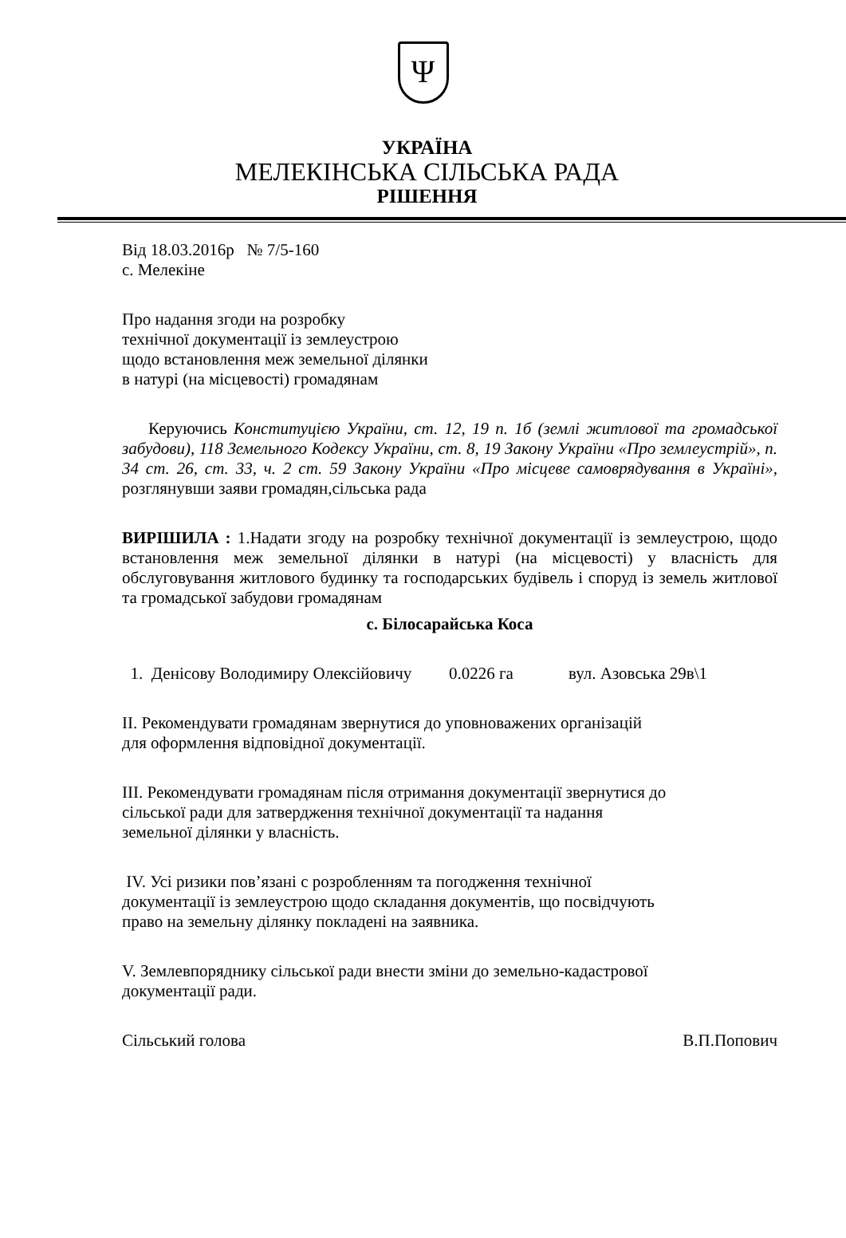Ψ
УКРАЇНА
МЕЛЕКІНСЬКА СІЛЬСЬКА РАДА
РІШЕННЯ
Від 18.03.2016р № 7/5-160
с. Мелекіне
Про надання згоди на розробку
технічної документації із землеустрою
щодо встановлення меж земельної ділянки
в натурі (на місцевості) громадянам
Керуючись Конституцією України, ст. 12, 19 п. 1б (землі житлової та громадської забудови), 118 Земельного Кодексу України, ст. 8, 19 Закону України «Про землеустрій», п. 34 ст. 26, ст. 33, ч. 2 ст. 59 Закону України «Про місцеве самоврядування в Україні», розглянувши заяви громадян,сільська рада
ВИРІШИЛА : 1.Надати згоду на розробку технічної документації із землеустрою, щодо встановлення меж земельної ділянки в натурі (на місцевості) у власність для обслуговування житлового будинку та господарських будівель і споруд із земель житлової та громадської забудови громадянам
с. Білосарайська Коса
1. Денісову Володимиру Олексійовичу 0.0226 га вул. Азовська 29в\1
ІІ. Рекомендувати громадянам звернутися до уповноважених організацій
для оформлення відповідної документації.
ІІІ. Рекомендувати громадянам після отримання документації звернутися до
сільської ради для затвердження технічної документації та надання
земельної ділянки у власність.
IV. Усі ризики пов’язані с розробленням та погодження технічної
документації із землеустрою щодо складання документів, що посвідчують
право на земельну ділянку покладені на заявника.
V. Землевпоряднику сільської ради внести зміни до земельно-кадастрової
документації ради.
Сільський голова В.П.Попович